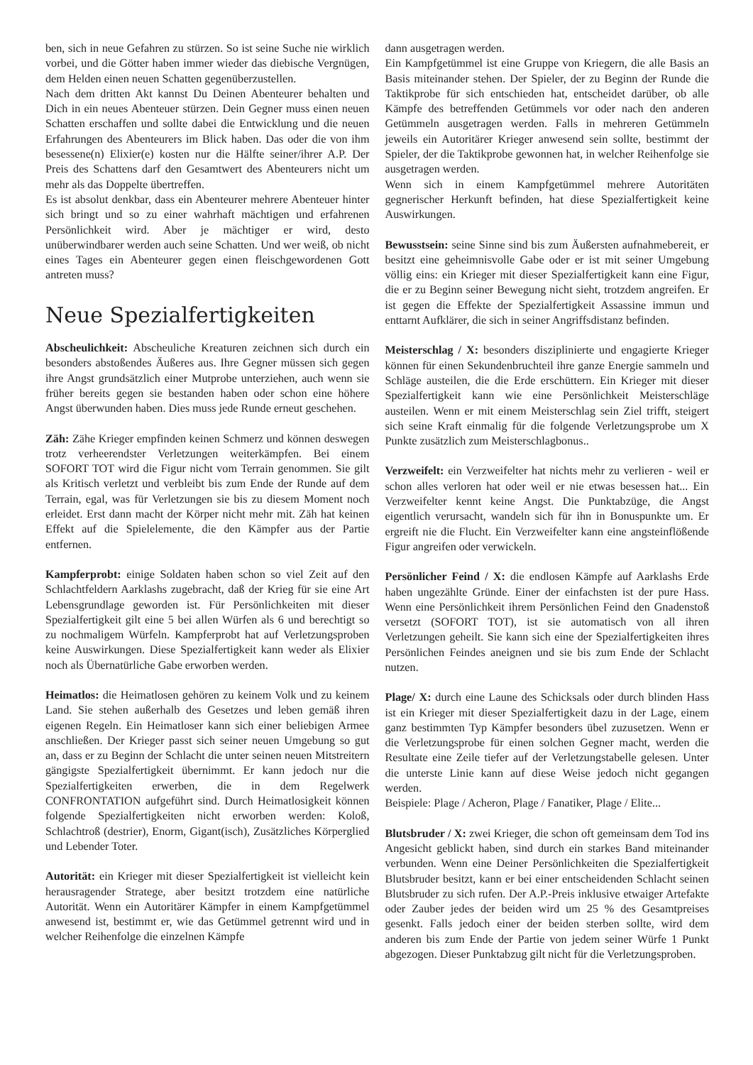ben, sich in neue Gefahren zu stürzen. So ist seine Suche nie wirklich vorbei, und die Götter haben immer wieder das diebische Vergnügen, dem Helden einen neuen Schatten gegenüberzustellen.
Nach dem dritten Akt kannst Du Deinen Abenteurer behalten und Dich in ein neues Abenteuer stürzen. Dein Gegner muss einen neuen Schatten erschaffen und sollte dabei die Entwicklung und die neuen Erfahrungen des Abenteurers im Blick haben. Das oder die von ihm besessene(n) Elixier(e) kosten nur die Hälfte seiner/ihrer A.P. Der Preis des Schattens darf den Gesamtwert des Abenteurers nicht um mehr als das Doppelte übertreffen.
Es ist absolut denkbar, dass ein Abenteurer mehrere Abenteuer hinter sich bringt und so zu einer wahrhaft mächtigen und erfahrenen Persönlichkeit wird. Aber je mächtiger er wird, desto unüberwindbarer werden auch seine Schatten. Und wer weiß, ob nicht eines Tages ein Abenteurer gegen einen fleischgewordenen Gott antreten muss?
Neue Spezialfertigkeiten
Abscheulichkeit: Abscheuliche Kreaturen zeichnen sich durch ein besonders abstoßendes Äußeres aus. Ihre Gegner müssen sich gegen ihre Angst grundsätzlich einer Mutprobe unterziehen, auch wenn sie früher bereits gegen sie bestanden haben oder schon eine höhere Angst überwunden haben. Dies muss jede Runde erneut geschehen.
Zäh: Zähe Krieger empfinden keinen Schmerz und können deswegen trotz verheerendster Verletzungen weiterkämpfen. Bei einem SOFORT TOT wird die Figur nicht vom Terrain genommen. Sie gilt als Kritisch verletzt und verbleibt bis zum Ende der Runde auf dem Terrain, egal, was für Verletzungen sie bis zu diesem Moment noch erleidet. Erst dann macht der Körper nicht mehr mit. Zäh hat keinen Effekt auf die Spielelemente, die den Kämpfer aus der Partie entfernen.
Kampferprobt: einige Soldaten haben schon so viel Zeit auf den Schlachtfeldern Aarklashs zugebracht, daß der Krieg für sie eine Art Lebensgrundlage geworden ist. Für Persönlichkeiten mit dieser Spezialfertigkeit gilt eine 5 bei allen Würfen als 6 und berechtigt so zu nochmaligem Würfeln. Kampferprobt hat auf Verletzungsproben keine Auswirkungen. Diese Spezialfertigkeit kann weder als Elixier noch als Übernatürliche Gabe erworben werden.
Heimatlos: die Heimatlosen gehören zu keinem Volk und zu keinem Land. Sie stehen außerhalb des Gesetzes und leben gemäß ihren eigenen Regeln. Ein Heimatloser kann sich einer beliebigen Armee anschließen. Der Krieger passt sich seiner neuen Umgebung so gut an, dass er zu Beginn der Schlacht die unter seinen neuen Mitstreitern gängigste Spezialfertigkeit übernimmt. Er kann jedoch nur die Spezialfertigkeiten erwerben, die in dem Regelwerk CONFRONTATION aufgeführt sind. Durch Heimatlosigkeit können folgende Spezialfertigkeiten nicht erworben werden: Koloß, Schlachtroß (destrier), Enorm, Gigant(isch), Zusätzliches Körperglied und Lebender Toter.
Autorität: ein Krieger mit dieser Spezialfertigkeit ist vielleicht kein herausragender Stratege, aber besitzt trotzdem eine natürliche Autorität. Wenn ein Autoritärer Kämpfer in einem Kampfgetümmel anwesend ist, bestimmt er, wie das Getümmel getrennt wird und in welcher Reihenfolge die einzelnen Kämpfe
dann ausgetragen werden.
Ein Kampfgetümmel ist eine Gruppe von Kriegern, die alle Basis an Basis miteinander stehen. Der Spieler, der zu Beginn der Runde die Taktikprobe für sich entschieden hat, entscheidet darüber, ob alle Kämpfe des betreffenden Getümmels vor oder nach den anderen Getümmeln ausgetragen werden. Falls in mehreren Getümmeln jeweils ein Autoritärer Krieger anwesend sein sollte, bestimmt der Spieler, der die Taktikprobe gewonnen hat, in welcher Reihenfolge sie ausgetragen werden.
Wenn sich in einem Kampfgetümmel mehrere Autoritäten gegnerischer Herkunft befinden, hat diese Spezialfertigkeit keine Auswirkungen.
Bewusstsein: seine Sinne sind bis zum Äußersten aufnahmebereit, er besitzt eine geheimnisvolle Gabe oder er ist mit seiner Umgebung völlig eins: ein Krieger mit dieser Spezialfertigkeit kann eine Figur, die er zu Beginn seiner Bewegung nicht sieht, trotzdem angreifen. Er ist gegen die Effekte der Spezialfertigkeit Assassine immun und enttarnt Aufklärer, die sich in seiner Angriffsdistanz befinden.
Meisterschlag / X: besonders disziplinierte und engagierte Krieger können für einen Sekundenbruchteil ihre ganze Energie sammeln und Schläge austeilen, die die Erde erschüttern. Ein Krieger mit dieser Spezialfertigkeit kann wie eine Persönlichkeit Meisterschläge austeilen. Wenn er mit einem Meisterschlag sein Ziel trifft, steigert sich seine Kraft einmalig für die folgende Verletzungsprobe um X Punkte zusätzlich zum Meisterschlagbonus..
Verzweifelt: ein Verzweifelter hat nichts mehr zu verlieren - weil er schon alles verloren hat oder weil er nie etwas besessen hat... Ein Verzweifelter kennt keine Angst. Die Punktabzüge, die Angst eigentlich verursacht, wandeln sich für ihn in Bonuspunkte um. Er ergreift nie die Flucht. Ein Verzweifelter kann eine angsteinflößende Figur angreifen oder verwickeln.
Persönlicher Feind / X: die endlosen Kämpfe auf Aarklashs Erde haben ungezählte Gründe. Einer der einfachsten ist der pure Hass. Wenn eine Persönlichkeit ihrem Persönlichen Feind den Gnadenstoß versetzt (SOFORT TOT), ist sie automatisch von all ihren Verletzungen geheilt. Sie kann sich eine der Spezialfertigkeiten ihres Persönlichen Feindes aneignen und sie bis zum Ende der Schlacht nutzen.
Plage/ X: durch eine Laune des Schicksals oder durch blinden Hass ist ein Krieger mit dieser Spezialfertigkeit dazu in der Lage, einem ganz bestimmten Typ Kämpfer besonders übel zuzusetzen. Wenn er die Verletzungsprobe für einen solchen Gegner macht, werden die Resultate eine Zeile tiefer auf der Verletzungstabelle gelesen. Unter die unterste Linie kann auf diese Weise jedoch nicht gegangen werden.
Beispiele: Plage / Acheron, Plage / Fanatiker, Plage / Elite...
Blutsbruder / X: zwei Krieger, die schon oft gemeinsam dem Tod ins Angesicht geblickt haben, sind durch ein starkes Band miteinander verbunden. Wenn eine Deiner Persönlichkeiten die Spezialfertigkeit Blutsbruder besitzt, kann er bei einer entscheidenden Schlacht seinen Blutsbruder zu sich rufen. Der A.P.-Preis inklusive etwaiger Artefakte oder Zauber jedes der beiden wird um 25 % des Gesamtpreises gesenkt. Falls jedoch einer der beiden sterben sollte, wird dem anderen bis zum Ende der Partie von jedem seiner Würfe 1 Punkt abgezogen. Dieser Punktabzug gilt nicht für die Verletzungsproben.